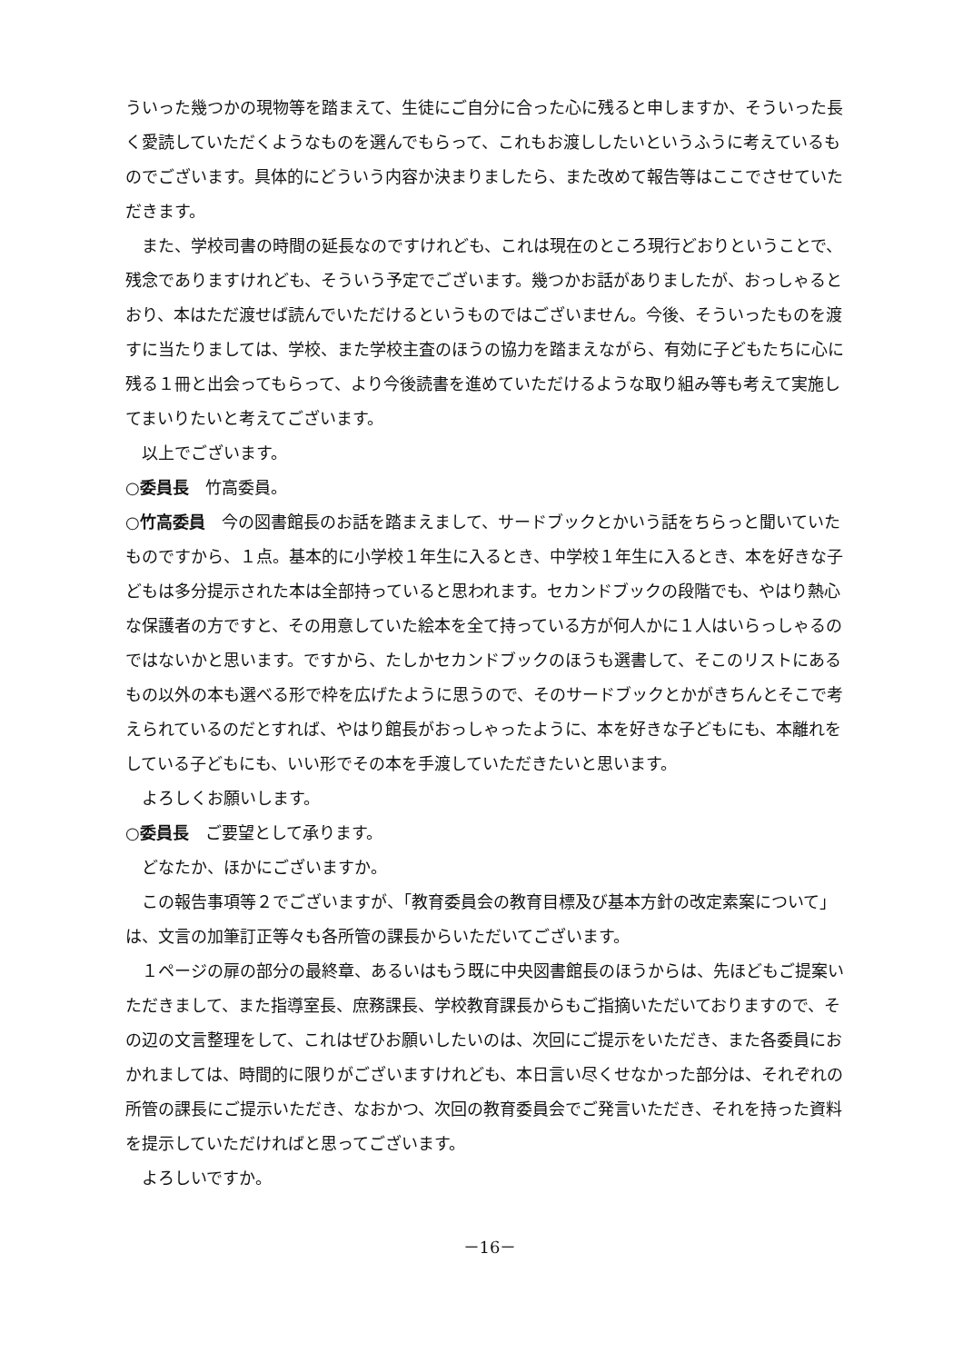ういった幾つかの現物等を踏まえて、生徒にご自分に合った心に残ると申しますか、そういった長く愛読していただくようなものを選んでもらって、これもお渡ししたいというふうに考えているものでございます。具体的にどういう内容か決まりましたら、また改めて報告等はここでさせていただきます。
また、学校司書の時間の延長なのですけれども、これは現在のところ現行どおりということで、残念でありますけれども、そういう予定でございます。幾つかお話がありましたが、おっしゃるとおり、本はただ渡せば読んでいただけるというものではございません。今後、そういったものを渡すに当たりましては、学校、また学校主査のほうの協力を踏まえながら、有効に子どもたちに心に残る１冊と出会ってもらって、より今後読書を進めていただけるような取り組み等も考えて実施してまいりたいと考えてございます。
以上でございます。
○委員長　竹高委員。
○竹高委員　今の図書館長のお話を踏まえまして、サードブックとかいう話をちらっと聞いていたものですから、１点。基本的に小学校１年生に入るとき、中学校１年生に入るとき、本を好きな子どもは多分提示された本は全部持っていると思われます。セカンドブックの段階でも、やはり熱心な保護者の方ですと、その用意していた絵本を全て持っている方が何人かに１人はいらっしゃるのではないかと思います。ですから、たしかセカンドブックのほうも選書して、そこのリストにあるもの以外の本も選べる形で枠を広げたように思うので、そのサードブックとかがきちんとそこで考えられているのだとすれば、やはり館長がおっしゃったように、本を好きな子どもにも、本離れをしている子どもにも、いい形でその本を手渡していただきたいと思います。
よろしくお願いします。
○委員長　ご要望として承ります。
どなたか、ほかにございますか。
この報告事項等２でございますが、「教育委員会の教育目標及び基本方針の改定素案について」は、文言の加筆訂正等々も各所管の課長からいただいてございます。
１ページの扉の部分の最終章、あるいはもう既に中央図書館長のほうからは、先ほどもご提案いただきまして、また指導室長、庶務課長、学校教育課長からもご指摘いただいておりますので、その辺の文言整理をして、これはぜひお願いしたいのは、次回にご提示をいただき、また各委員におかれましては、時間的に限りがございますけれども、本日言い尽くせなかった部分は、それぞれの所管の課長にご提示いただき、なおかつ、次回の教育委員会でご発言いただき、それを持った資料を提示していただければと思ってございます。
よろしいですか。
－16－